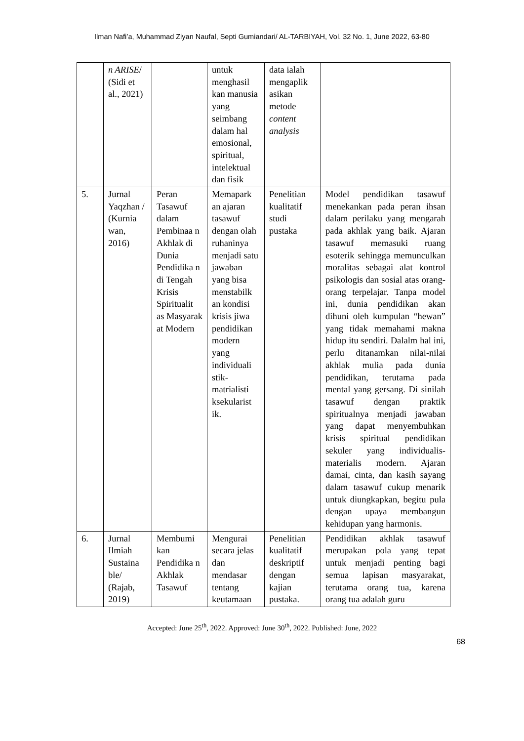Ilman Nafi’a, Muhammad Ziyan Naufal, Septi Gumiandari/ AL-TARBIYAH, Vol. 32 No. 1, June 2022, 63-80
| | n ARISE / (Sidi et al., 2021) | | untuk menghasil kan manusia yang seimbang dalam hal emosional, spiritual, intelektual dan fisik | data ialah mengaplik asikan metode content analysis | |
| 5. | Jurnal Yaqzhan / (Kurnia wan, 2016) | Peran Tasawuf dalam Pembinaa n Akhlak di Dunia Pendidika n di Tengah Krisis Spiritualit as Masyarak at Modern | Memapark an ajaran tasawuf dengan olah ruhaninya menjadi satu jawaban yang bisa menstabilk an kondisi krisis jiwa pendidikan modern yang individuali stik-matrialisti ksekularist ik. | Penelitian kualitatif studi pustaka | Model pendidikan tasawuf menekankan pada peran ihsan dalam perilaku yang mengarah pada akhlak yang baik. Ajaran tasawuf memasuki ruang esoterik sehingga memunculkan moralitas sebagai alat kontrol psikologis dan sosial atas orang-orang terpelajar. Tanpa model ini, dunia pendidikan akan dihuni oleh kumpulan “hewan” yang tidak memahami makna hidup itu sendiri. Dalalm hal ini, perlu ditanamkan nilai-nilai akhlak mulia pada dunia pendidikan, terutama pada mental yang gersang. Di sinilah tasawuf dengan praktik spiritualnya menjadi jawaban yang dapat menyembuhkan krisis spiritual pendidikan sekuler yang individualis-materialis modern. Ajaran damai, cinta, dan kasih sayang dalam tasawuf cukup menarik untuk diungkapkan, begitu pula dengan upaya membangun kehidupan yang harmonis. |
| 6. | Jurnal Ilmiah Sustaina ble/ (Rajab, 2019) | Membumi kan Pendidika n Akhlak Tasawuf | Mengurai secara jelas dan mendasar tentang keutamaan | Penelitian kualitatif deskriptif dengan kajian pustaka. | Pendidikan akhlak tasawuf merupakan pola yang tepat untuk menjadi penting bagi semua lapisan masyarakat, terutama orang tua, karena orang tua adalah guru |
Accepted: June 25<sup>th</sup>, 2022. Approved: June 30<sup>th</sup>, 2022. Published: June, 2022
68